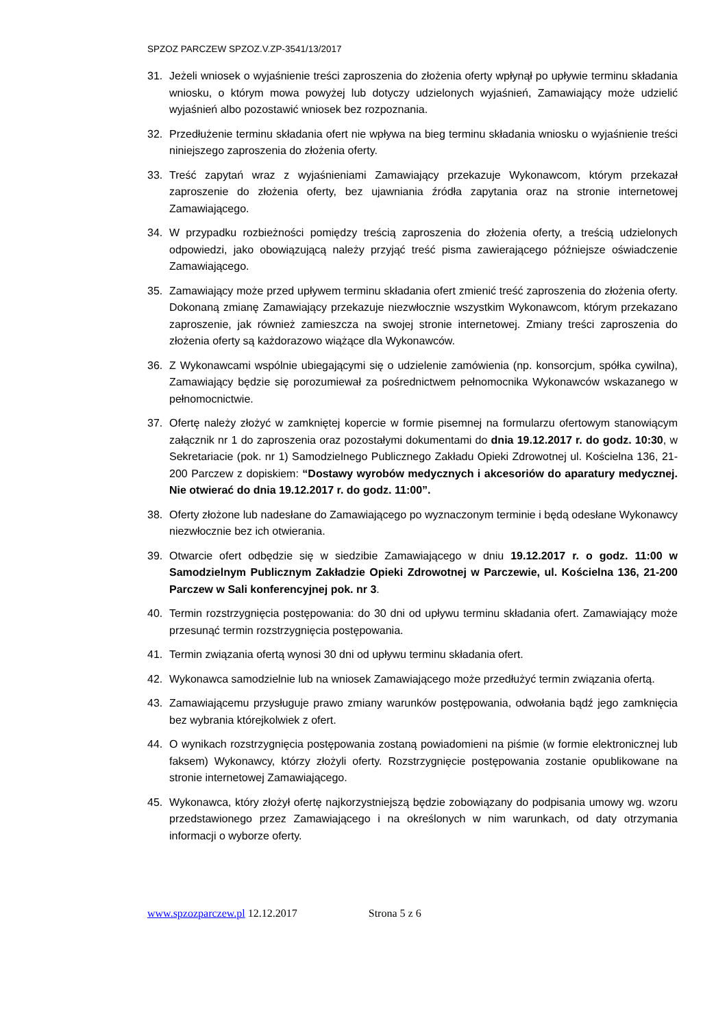SPZOZ PARCZEW SPZOZ.V.ZP-3541/13/2017
31. Jeżeli wniosek o wyjaśnienie treści zaproszenia do złożenia oferty wpłynął po upływie terminu składania wniosku, o którym mowa powyżej lub dotyczy udzielonych wyjaśnień, Zamawiający może udzielić wyjaśnień albo pozostawić wniosek bez rozpoznania.
32. Przedłużenie terminu składania ofert nie wpływa na bieg terminu składania wniosku o wyjaśnienie treści niniejszego zaproszenia do złożenia oferty.
33. Treść zapytań wraz z wyjaśnieniami Zamawiający przekazuje Wykonawcom, którym przekazał zaproszenie do złożenia oferty, bez ujawniania źródła zapytania oraz na stronie internetowej Zamawiającego.
34. W przypadku rozbieżności pomiędzy treścią zaproszenia do złożenia oferty, a treścią udzielonych odpowiedzi, jako obowiązującą należy przyjąć treść pisma zawierającego późniejsze oświadczenie Zamawiającego.
35. Zamawiający może przed upływem terminu składania ofert zmienić treść zaproszenia do złożenia oferty. Dokonaną zmianę Zamawiający przekazuje niezwłocznie wszystkim Wykonawcom, którym przekazano zaproszenie, jak również zamieszcza na swojej stronie internetowej. Zmiany treści zaproszenia do złożenia oferty są każdorazowo wiążące dla Wykonawców.
36. Z Wykonawcami wspólnie ubiegającymi się o udzielenie zamówienia (np. konsorcjum, spółka cywilna), Zamawiający będzie się porozumiewał za pośrednictwem pełnomocnika Wykonawców wskazanego w pełnomocnictwie.
37. Ofertę należy złożyć w zamkniętej kopercie w formie pisemnej na formularzu ofertowym stanowiącym załącznik nr 1 do zaproszenia oraz pozostałymi dokumentami do dnia 19.12.2017 r. do godz. 10:30, w Sekretariacie (pok. nr 1) Samodzielnego Publicznego Zakładu Opieki Zdrowotnej ul. Kościelna 136, 21-200 Parczew z dopiskiem: “Dostawy wyrobów medycznych i akcesoriów do aparatury medycznej. Nie otwierać do dnia 19.12.2017 r. do godz. 11:00”.
38. Oferty złożone lub nadesłane do Zamawiającego po wyznaczonym terminie i będą odesłane Wykonawcy niezwłocznie bez ich otwierania.
39. Otwarcie ofert odbędzie się w siedzibie Zamawiającego w dniu 19.12.2017 r. o godz. 11:00 w Samodzielnym Publicznym Zakładzie Opieki Zdrowotnej w Parczewie, ul. Kościelna 136, 21-200 Parczew w Sali konferencyjnej pok. nr 3.
40. Termin rozstrzygnięcia postępowania: do 30 dni od upływu terminu składania ofert. Zamawiający może przesunąć termin rozstrzygnięcia postępowania.
41. Termin związania ofertą wynosi 30 dni od upływu terminu składania ofert.
42. Wykonawca samodzielnie lub na wniosek Zamawiającego może przedłużyć termin związania ofertą.
43. Zamawiającemu przysługuje prawo zmiany warunków postępowania, odwołania bądź jego zamknięcia bez wybrania którejkolwiek z ofert.
44. O wynikach rozstrzygnięcia postępowania zostaną powiadomieni na piśmie (w formie elektronicznej lub faksem) Wykonawcy, którzy złożyli oferty. Rozstrzygnięcie postępowania zostanie opublikowane na stronie internetowej Zamawiającego.
45. Wykonawca, który złożył ofertę najkorzystniejszą będzie zobowiązany do podpisania umowy wg. wzoru przedstawionego przez Zamawiającego i na określonych w nim warunkach, od daty otrzymania informacji o wyborze oferty.
www.spzozparczew.pl 12.12.2017 Strona 5 z 6